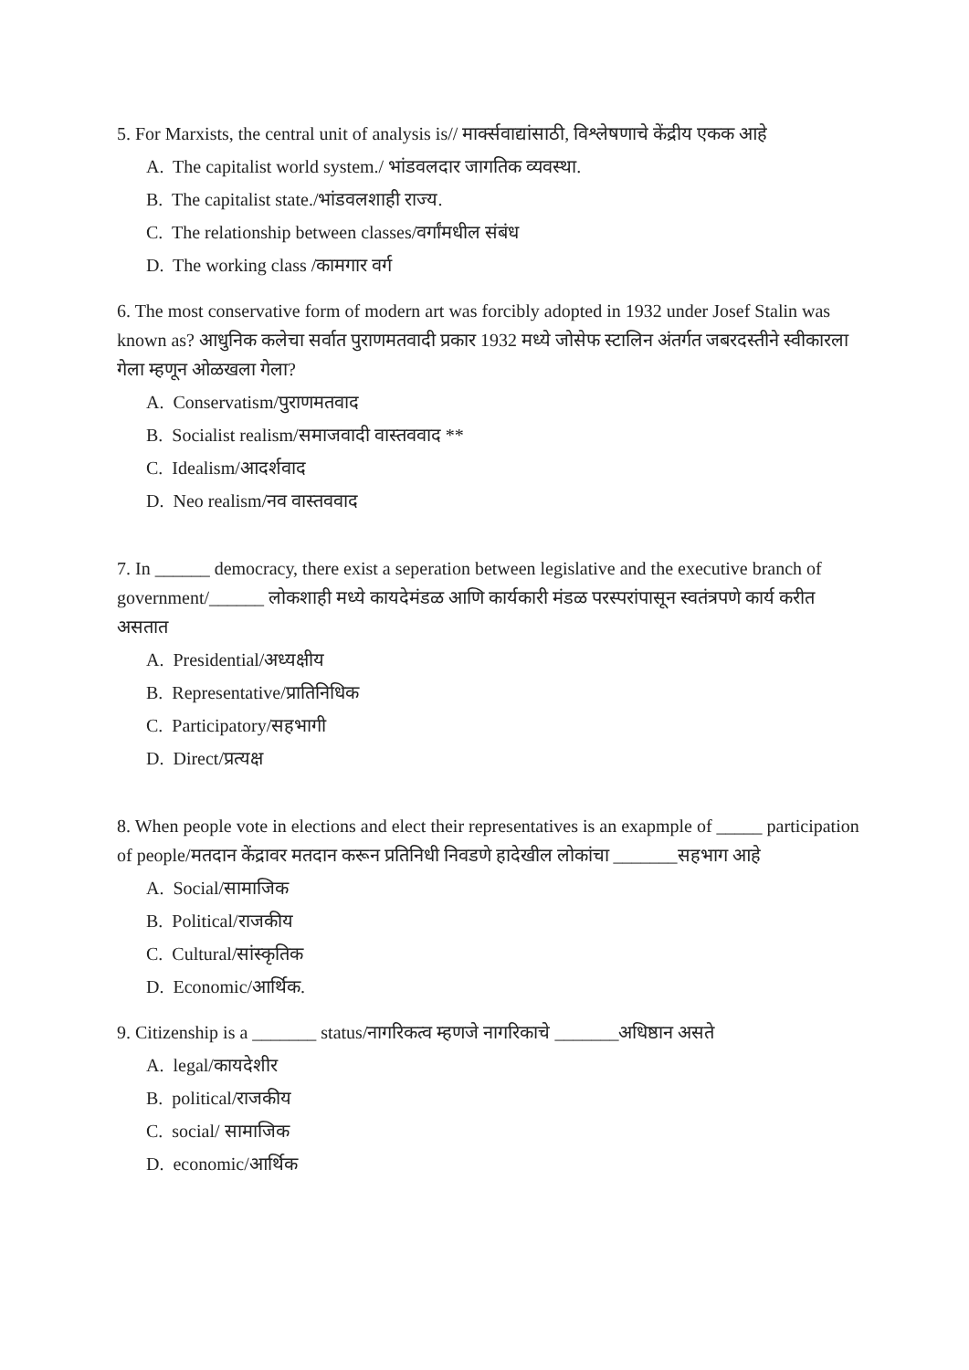5. For Marxists, the central unit of analysis is// मार्क्सवाद्यांसाठी, विश्लेषणाचे केंद्रीय एकक आहे
A. The capitalist world system./ भांडवलदार जागतिक व्यवस्था.
B. The capitalist state./भांडवलशाही राज्य.
C. The relationship between classes/वर्गांमधील संबंध
D. The working class /कामगार वर्ग
6. The most conservative form of modern art was forcibly adopted in 1932 under Josef Stalin was known as? आधुनिक कलेचा सर्वात पुराणमतवादी प्रकार 1932 मध्ये जोसेफ स्टालिन अंतर्गत जबरदस्तीने स्वीकारला गेला म्हणून ओळखला गेला?
A. Conservatism/पुराणमतवाद
B. Socialist realism/समाजवादी वास्तववाद **
C. Idealism/आदर्शवाद
D. Neo realism/नव वास्तववाद
7. In ______ democracy, there exist a seperation between legislative and the executive branch of government/______ लोकशाही मध्ये कायदेमंडळ आणि कार्यकारी मंडळ परस्परांपासून स्वतंत्रपणे कार्य करीत असतात
A. Presidential/अध्यक्षीय
B. Representative/प्रातिनिधिक
C. Participatory/सहभागी
D. Direct/प्रत्यक्ष
8. When people vote in elections and elect their representatives is an exapmple of _____ participation of people/मतदान केंद्रावर मतदान करून प्रतिनिधी निवडणे हादेखील लोकांचा _______सहभाग आहे
A. Social/सामाजिक
B. Political/राजकीय
C. Cultural/सांस्कृतिक
D. Economic/आर्थिक.
9. Citizenship is a _______ status/नागरिकत्व म्हणजे नागरिकाचे _______अधिष्ठान असते
A. legal/कायदेशीर
B. political/राजकीय
C. social/ सामाजिक
D. economic/आर्थिक